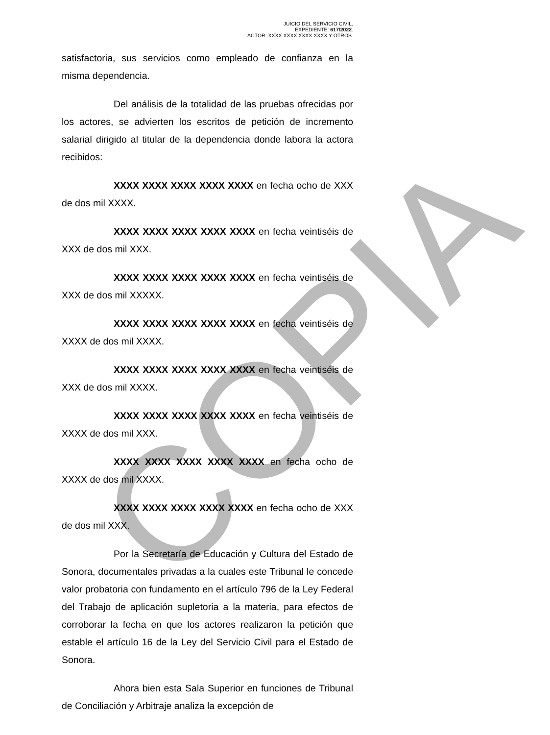COPIA
JUICIO DEL SERVICIO CIVIL.
EXPEDIENTE: 617/2022.
ACTOR: XXXX XXXX XXXX XXXX Y OTROS.
satisfactoria, sus servicios como empleado de confianza en la misma dependencia.
Del análisis de la totalidad de las pruebas ofrecidas por los actores, se advierten los escritos de petición de incremento salarial dirigido al titular de la dependencia donde labora la actora recibidos:
XXXX XXXX XXXX XXXX XXXX en fecha ocho de XXX de dos mil XXXX.
XXXX XXXX XXXX XXXX XXXX en fecha veintiséis de XXX de dos mil XXX.
XXXX XXXX XXXX XXXX XXXX en fecha veintiséis de XXX de dos mil XXXXX.
XXXX XXXX XXXX XXXX XXXX en fecha veintiséis de XXXX de dos mil XXXX.
XXXX XXXX XXXX XXXX XXXX en fecha veintiséis de XXX de dos mil XXXX.
XXXX XXXX XXXX XXXX XXXX en fecha veintiséis de XXXX de dos mil XXX.
XXXX XXXX XXXX XXXX XXXX en fecha ocho de XXXX de dos mil XXXX.
XXXX XXXX XXXX XXXX XXXX en fecha ocho de XXX de dos mil XXX.
Por la Secretaría de Educación y Cultura del Estado de Sonora, documentales privadas a la cuales este Tribunal le concede valor probatoria con fundamento en el artículo 796 de la Ley Federal del Trabajo de aplicación supletoria a la materia, para efectos de corroborar la fecha en que los actores realizaron la petición que estable el artículo 16 de la Ley del Servicio Civil para el Estado de Sonora.
Ahora bien esta Sala Superior en funciones de Tribunal de Conciliación y Arbitraje analiza la excepción de